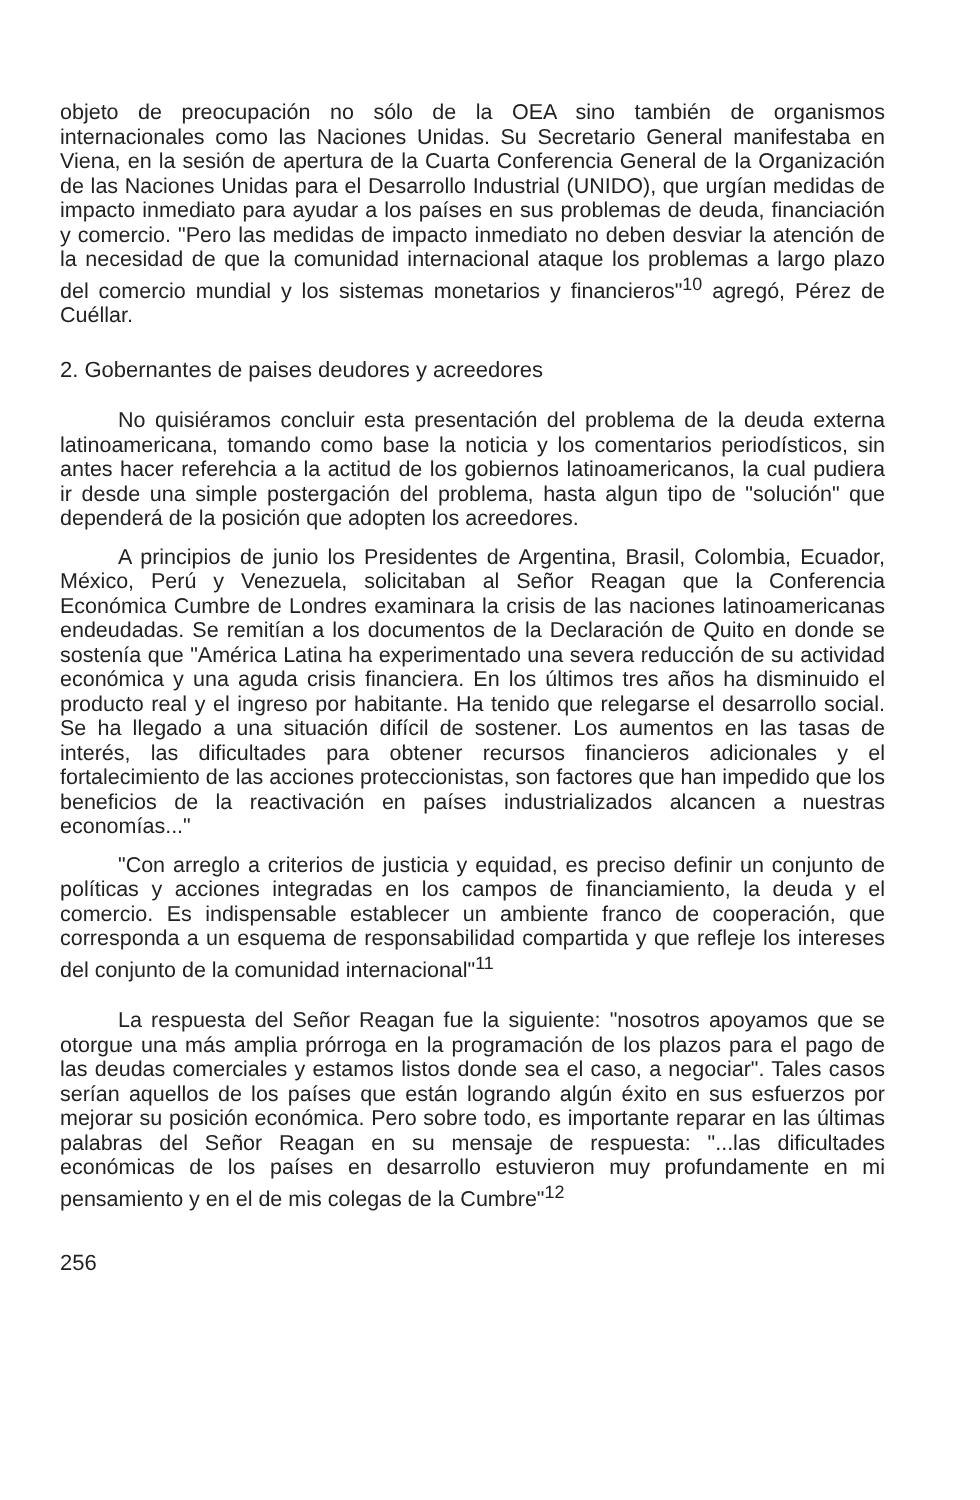objeto de preocupación no sólo de la OEA sino también de organismos internacionales como las Naciones Unidas. Su Secretario General manifestaba en Viena, en la sesión de apertura de la Cuarta Conferencia General de la Organización de las Naciones Unidas para el Desarrollo Industrial (UNIDO), que urgían medidas de impacto inmediato para ayudar a los países en sus problemas de deuda, financiación y comercio. "Pero las medidas de impacto inmediato no deben desviar la atención de la necesidad de que la comunidad internacional ataque los problemas a largo plazo del comercio mundial y los sistemas monetarios y financieros"<sup>10</sup> agregó, Pérez de Cuéllar.
2. Gobernantes de paises deudores y acreedores
No quisiéramos concluir esta presentación del problema de la deuda externa latinoamericana, tomando como base la noticia y los comentarios periodísticos, sin antes hacer referehcia a la actitud de los gobiernos latinoamericanos, la cual pudiera ir desde una simple postergación del problema, hasta algun tipo de "solución" que dependerá de la posición que adopten los acreedores.
A principios de junio los Presidentes de Argentina, Brasil, Colombia, Ecuador, México, Perú y Venezuela, solicitaban al Señor Reagan que la Conferencia Económica Cumbre de Londres examinara la crisis de las naciones latinoamericanas endeudadas. Se remitían a los documentos de la Declaración de Quito en donde se sostenía que "América Latina ha experimentado una severa reducción de su actividad económica y una aguda crisis financiera. En los últimos tres años ha disminuido el producto real y el ingreso por habitante. Ha tenido que relegarse el desarrollo social. Se ha llegado a una situación difícil de sostener. Los aumentos en las tasas de interés, las dificultades para obtener recursos financieros adicionales y el fortalecimiento de las acciones proteccionistas, son factores que han impedido que los beneficios de la reactivación en países industrializados alcancen a nuestras economías..."
"Con arreglo a criterios de justicia y equidad, es preciso definir un conjunto de políticas y acciones integradas en los campos de financiamiento, la deuda y el comercio. Es indispensable establecer un ambiente franco de cooperación, que corresponda a un esquema de responsabilidad compartida y que refleje los intereses del conjunto de la comunidad internacional"<sup>11</sup>
La respuesta del Señor Reagan fue la siguiente: "nosotros apoyamos que se otorgue una más amplia prórroga en la programación de los plazos para el pago de las deudas comerciales y estamos listos donde sea el caso, a negociar". Tales casos serían aquellos de los países que están logrando algún éxito en sus esfuerzos por mejorar su posición económica. Pero sobre todo, es importante reparar en las últimas palabras del Señor Reagan en su mensaje de respuesta: "...las dificultades económicas de los países en desarrollo estuvieron muy profundamente en mi pensamiento y en el de mis colegas de la Cumbre"<sup>12</sup>
256